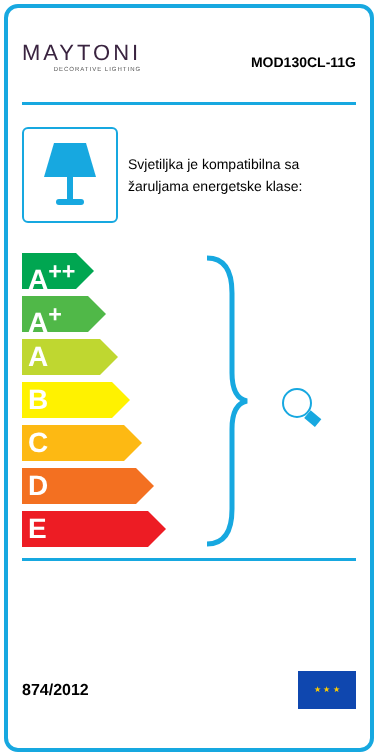MAYTONI
DECORATIVE LIGHTING
MOD130CL-11G
Svjetiljka je kompatibilna sa žaruljama energetske klase:
A<sup>++</sup>
A<sup>+</sup>
A
B
C
D
E
874/2012
★ ★ ★